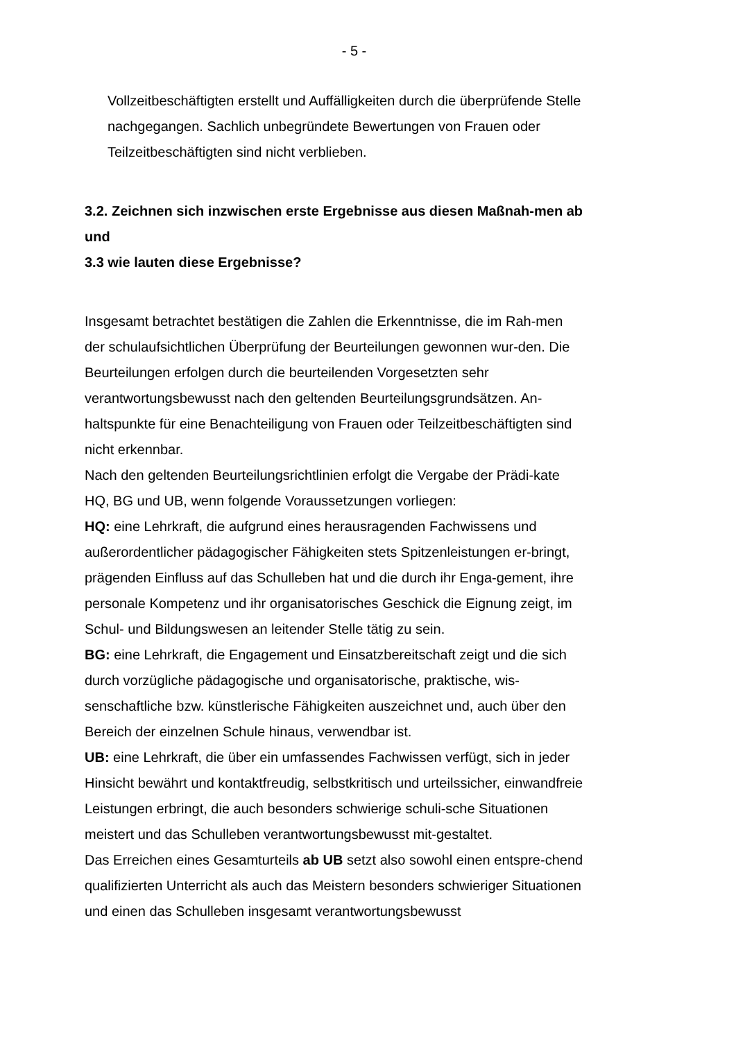- 5 -
Vollzeitbeschäftigten erstellt und Auffälligkeiten durch die überprüfende Stelle nachgegangen. Sachlich unbegründete Bewertungen von Frauen oder Teilzeitbeschäftigten sind nicht verblieben.
3.2. Zeichnen sich inzwischen erste Ergebnisse aus diesen Maßnah-men ab und
3.3 wie lauten diese Ergebnisse?
Insgesamt betrachtet bestätigen die Zahlen die Erkenntnisse, die im Rah-men der schulaufsichtlichen Überprüfung der Beurteilungen gewonnen wur-den. Die Beurteilungen erfolgen durch die beurteilenden Vorgesetzten sehr verantwortungsbewusst nach den geltenden Beurteilungsgrundsätzen. An-haltspunkte für eine Benachteiligung von Frauen oder Teilzeitbeschäftigten sind nicht erkennbar.
Nach den geltenden Beurteilungsrichtlinien erfolgt die Vergabe der Prädi-kate HQ, BG und UB, wenn folgende Voraussetzungen vorliegen:
HQ: eine Lehrkraft, die aufgrund eines herausragenden Fachwissens und außerordentlicher pädagogischer Fähigkeiten stets Spitzenleistungen er-bringt, prägenden Einfluss auf das Schulleben hat und die durch ihr Enga-gement, ihre personale Kompetenz und ihr organisatorisches Geschick die Eignung zeigt, im Schul- und Bildungswesen an leitender Stelle tätig zu sein.
BG: eine Lehrkraft, die Engagement und Einsatzbereitschaft zeigt und die sich durch vorzügliche pädagogische und organisatorische, praktische, wis-senschaftliche bzw. künstlerische Fähigkeiten auszeichnet und, auch über den Bereich der einzelnen Schule hinaus, verwendbar ist.
UB: eine Lehrkraft, die über ein umfassendes Fachwissen verfügt, sich in jeder Hinsicht bewährt und kontaktfreudig, selbstkritisch und urteilssicher, einwandfreie Leistungen erbringt, die auch besonders schwierige schuli-sche Situationen meistert und das Schulleben verantwortungsbewusst mit-gestaltet.
Das Erreichen eines Gesamturteils ab UB setzt also sowohl einen entspre-chend qualifizierten Unterricht als auch das Meistern besonders schwieriger Situationen und einen das Schulleben insgesamt verantwortungsbewusst